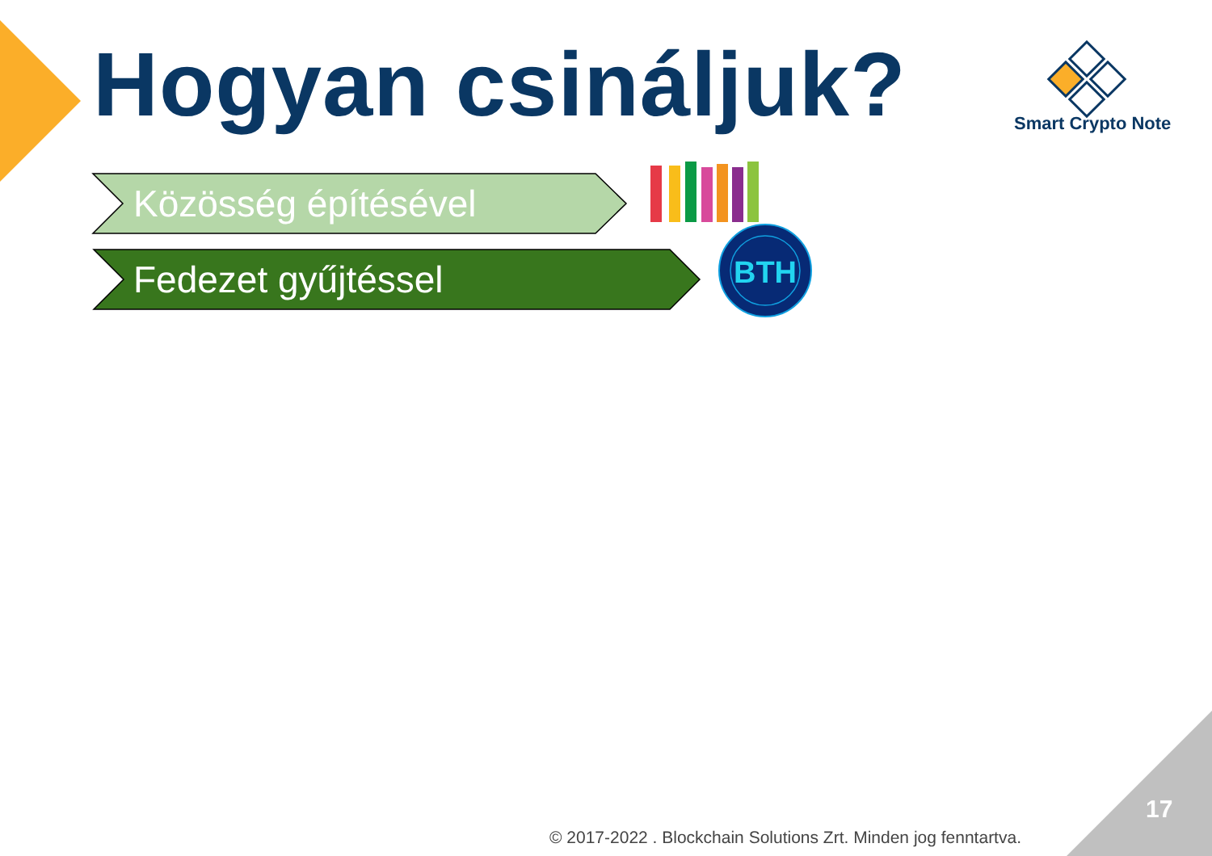BTH
Hogyan csináljuk? Smart Crypto Note
Közösség építésével
Fedezet gyűjtéssel
17
© 2017-2022 . Blockchain Solutions Zrt. Minden jog fenntartva.